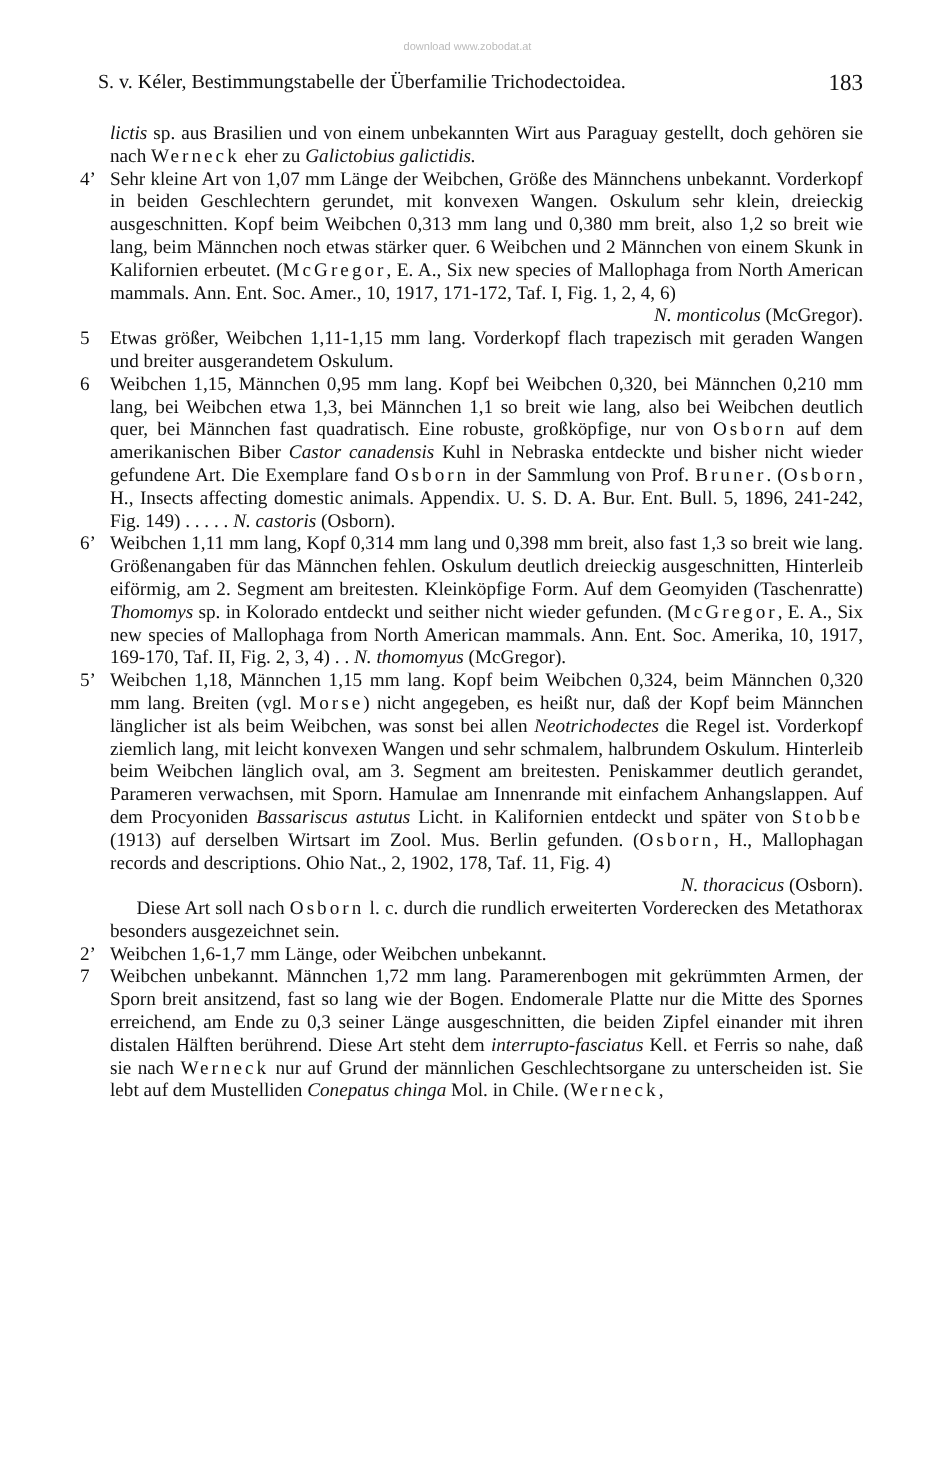download www.zobodat.at
S. v. Kéler, Bestimmungstabelle der Überfamilie Trichodectoidea. 183
lictis sp. aus Brasilien und von einem unbekannten Wirt aus Paraguay gestellt, doch gehören sie nach Werneck eher zu Galictobius galictidis.
4’ Sehr kleine Art von 1,07 mm Länge der Weibchen, Größe des Männchens unbekannt. Vorderkopf in beiden Geschlechtern gerundet, mit konvexen Wangen. Oskulum sehr klein, dreieckig ausgeschnitten. Kopf beim Weibchen 0,313 mm lang und 0,380 mm breit, also 1,2 so breit wie lang, beim Männchen noch etwas stärker quer. 6 Weibchen und 2 Männchen von einem Skunk in Kalifornien erbeutet. (McGregor, E. A., Six new species of Mallophaga from North American mammals. Ann. Ent. Soc. Amer., 10, 1917, 171-172, Taf. I, Fig. 1, 2, 4, 6)
N. monticolus (McGregor).
5 Etwas größer, Weibchen 1,11-1,15 mm lang. Vorderkopf flach trapezisch mit geraden Wangen und breiter ausgerandetem Oskulum.
6 Weibchen 1,15, Männchen 0,95 mm lang. Kopf bei Weibchen 0,320, bei Männchen 0,210 mm lang, bei Weibchen etwa 1,3, bei Männchen 1,1 so breit wie lang, also bei Weibchen deutlich quer, bei Männchen fast quadratisch. Eine robuste, großköpfige, nur von Osborn auf dem amerikanischen Biber Castor canadensis Kuhl in Nebraska entdeckte und bisher nicht wieder gefundene Art. Die Exemplare fand Osborn in der Sammlung von Prof. Bruner. (Osborn, H., Insects affecting domestic animals. Appendix. U. S. D. A. Bur. Ent. Bull. 5, 1896, 241-242, Fig. 149) . . . . . N. castoris (Osborn).
6’ Weibchen 1,11 mm lang, Kopf 0,314 mm lang und 0,398 mm breit, also fast 1,3 so breit wie lang. Größenangaben für das Männchen fehlen. Oskulum deutlich dreieckig ausgeschnitten, Hinterleib eiförmig, am 2. Segment am breitesten. Kleinköpfige Form. Auf dem Geomyiden (Taschenratte) Thomomys sp. in Kolorado entdeckt und seither nicht wieder gefunden. (McGregor, E. A., Six new species of Mallophaga from North American mammals. Ann. Ent. Soc. Amerika, 10, 1917, 169-170, Taf. II, Fig. 2, 3, 4) . . N. thomomyus (McGregor).
5’ Weibchen 1,18, Männchen 1,15 mm lang. Kopf beim Weibchen 0,324, beim Männchen 0,320 mm lang. Breiten (vgl. Morse) nicht angegeben, es heißt nur, daß der Kopf beim Männchen länglicher ist als beim Weibchen, was sonst bei allen Neotrichodectes die Regel ist. Vorderkopf ziemlich lang, mit leicht konvexen Wangen und sehr schmalem, halbrundem Oskulum. Hinterleib beim Weibchen länglich oval, am 3. Segment am breitesten. Peniskammer deutlich gerandet, Parameren verwachsen, mit Sporn. Hamulae am Innenrande mit einfachem Anhangslappen. Auf dem Procyoniden Bassariscus astutus Licht. in Kalifornien entdeckt und später von Stobbe (1913) auf derselben Wirtsart im Zool. Mus. Berlin gefunden. (Osborn, H., Mallophagan records and descriptions. Ohio Nat., 2, 1902, 178, Taf. 11, Fig. 4)
N. thoracicus (Osborn).
Diese Art soll nach Osborn l. c. durch die rundlich erweiterten Vorderecken des Metathorax besonders ausgezeichnet sein.
2’ Weibchen 1,6-1,7 mm Länge, oder Weibchen unbekannt.
7 Weibchen unbekannt. Männchen 1,72 mm lang. Paramerenbogen mit gekrümmten Armen, der Sporn breit ansitzend, fast so lang wie der Bogen. Endomerale Platte nur die Mitte des Spornes erreichend, am Ende zu 0,3 seiner Länge ausgeschnitten, die beiden Zipfel einander mit ihren distalen Hälften berührend. Diese Art steht dem interrupto-fasciatus Kell. et Ferris so nahe, daß sie nach Werneck nur auf Grund der männlichen Geschlechtsorgane zu unterscheiden ist. Sie lebt auf dem Mustelliden Conepatus chinga Mol. in Chile. (Werneck,